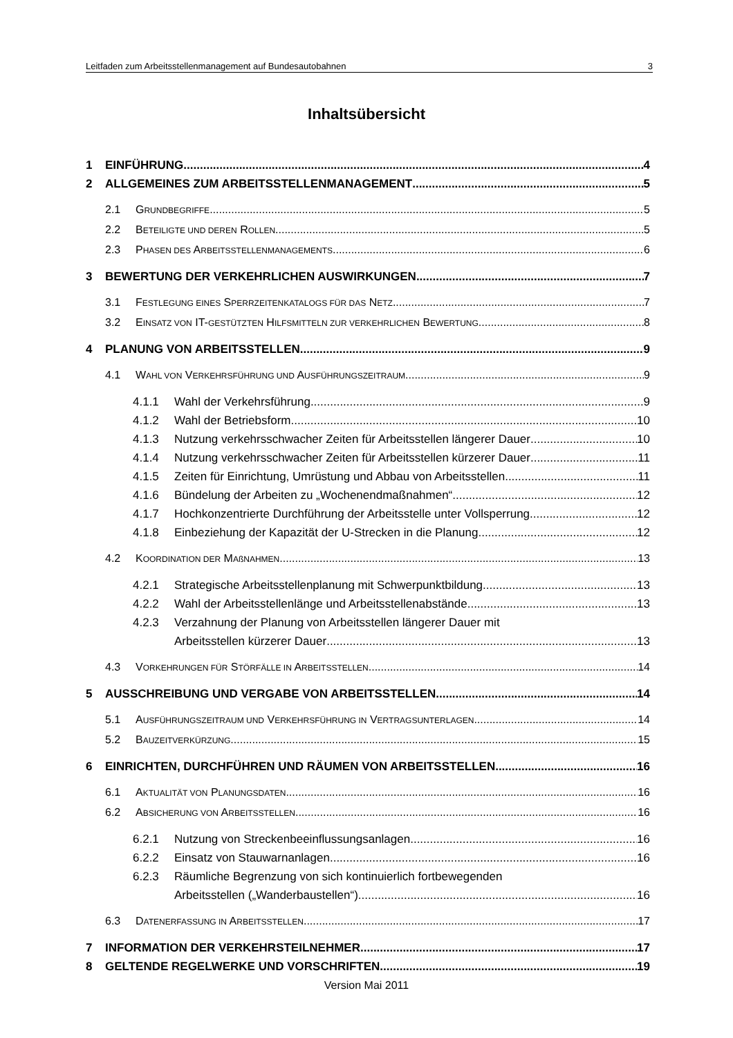Leitfaden zum Arbeitsstellenmanagement auf Bundesautobahnen 3
Inhaltsübersicht
1 EINFÜHRUNG 4
2 ALLGEMEINES ZUM ARBEITSSTELLENMANAGEMENT 5
2.1 GRUNDBEGRIFFE 5
2.2 BETEILIGTE UND DEREN ROLLEN 5
2.3 PHASEN DES ARBEITSSTELLENMANAGEMENTS 6
3 BEWERTUNG DER VERKEHRLICHEN AUSWIRKUNGEN 7
3.1 FESTLEGUNG EINES SPERRZEITENKATALOGS FÜR DAS NETZ 7
3.2 EINSATZ VON IT-GESTÜTZTEN HILFSMITTELN ZUR VERKEHRLICHEN BEWERTUNG 8
4 PLANUNG VON ARBEITSSTELLEN 9
4.1 WAHL VON VERKEHRSFÜHRUNG UND AUSFÜHRUNGSZEITRAUM 9
4.1.1 Wahl der Verkehrsführung 9
4.1.2 Wahl der Betriebsform 10
4.1.3 Nutzung verkehrsschwacher Zeiten für Arbeitsstellen längerer Dauer 10
4.1.4 Nutzung verkehrsschwacher Zeiten für Arbeitsstellen kürzerer Dauer 11
4.1.5 Zeiten für Einrichtung, Umrüstung und Abbau von Arbeitsstellen 11
4.1.6 Bündelung der Arbeiten zu „Wochenendmaßnahmen“ 12
4.1.7 Hochkonzentrierte Durchführung der Arbeitsstelle unter Vollsperrung 12
4.1.8 Einbeziehung der Kapazität der U-Strecken in die Planung 12
4.2 KOORDINATION DER MAßNAHMEN 13
4.2.1 Strategische Arbeitsstellenplanung mit Schwerpunktbildung 13
4.2.2 Wahl der Arbeitsstellenlänge und Arbeitsstellenabstände 13
4.2.3 Verzahnung der Planung von Arbeitsstellen längerer Dauer mit
Arbeitsstellen kürzerer Dauer 13
4.3 VORKEHRUNGEN FÜR STÖRFÄLLE IN ARBEITSSTELLEN 14
5 AUSSCHREIBUNG UND VERGABE VON ARBEITSSTELLEN 14
5.1 AUSFÜHRUNGSZEITRAUM UND VERKEHRSFÜHRUNG IN VERTRAGSUNTERLAGEN 14
5.2 BAUZEITVERKÜRZUNG 15
6 EINRICHTEN, DURCHFÜHREN UND RÄUMEN VON ARBEITSSTELLEN 16
6.1 AKTUALITÄT VON PLANUNGSDATEN 16
6.2 ABSICHERUNG VON ARBEITSSTELLEN 16
6.2.1 Nutzung von Streckenbeeinflussungsanlagen 16
6.2.2 Einsatz von Stauwarnanlagen 16
6.2.3 Räumliche Begrenzung von sich kontinuierlich fortbewegenden
Arbeitsstellen („Wanderbaustellen“) 16
6.3 DATENERFASSUNG IN ARBEITSSTELLEN 17
7 INFORMATION DER VERKEHRSTEILNEHMER 17
8 GELTENDE REGELWERKE UND VORSCHRIFTEN 19
Version Mai 2011